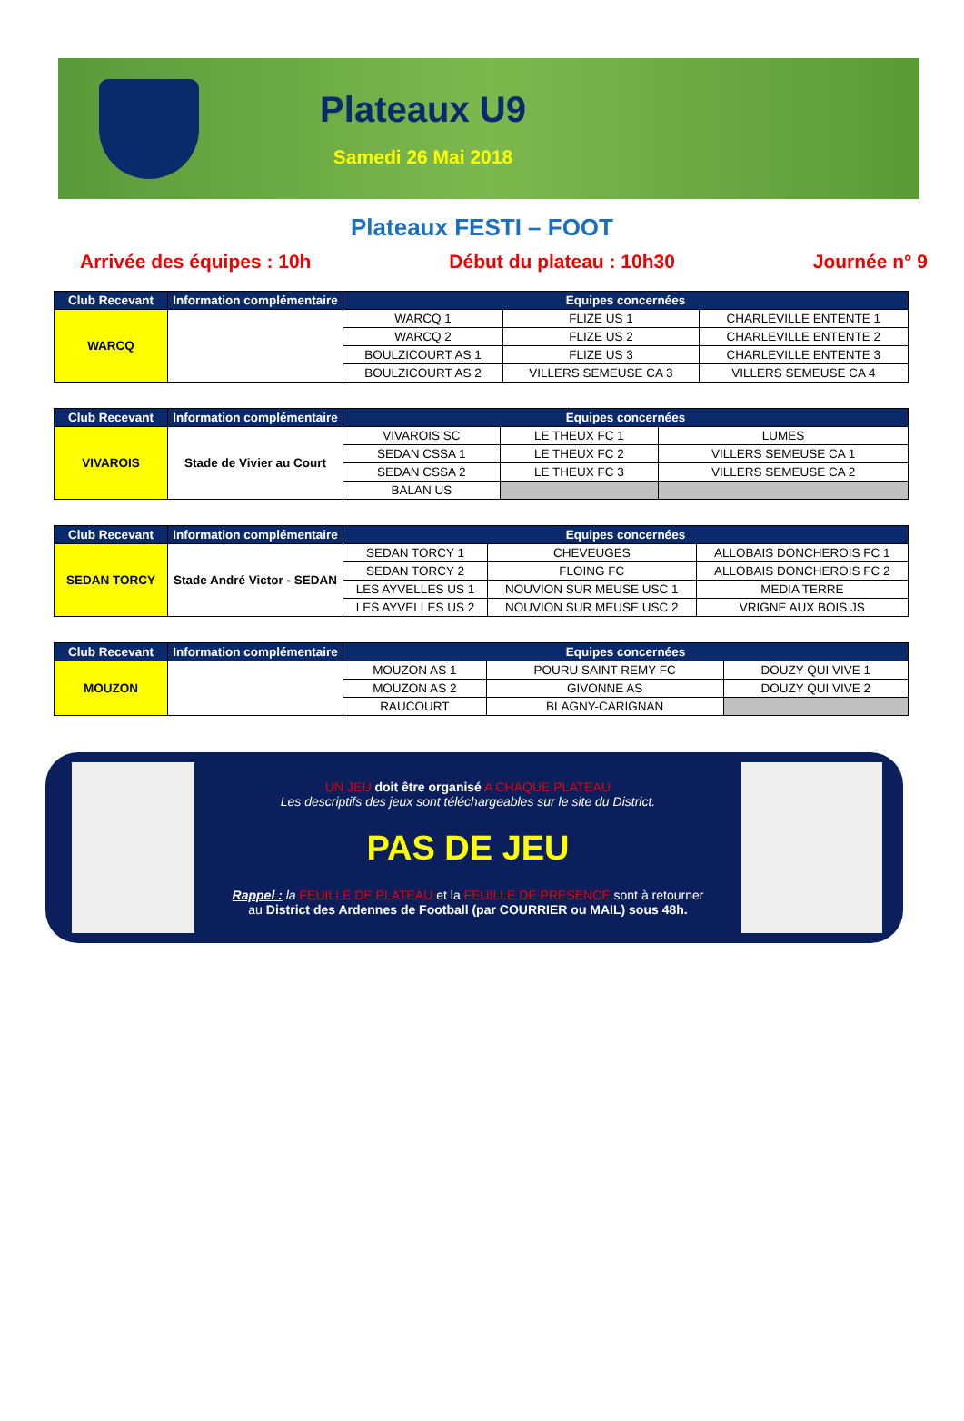Plateaux U9
Samedi 26 Mai 2018
Plateaux FESTI – FOOT
Arrivée des équipes : 10h Début du plateau : 10h30 Journée n° 9
| Club Recevant | Information complémentaire | Equipes concernées | | |
| --- | --- | --- | --- | --- |
| WARCQ | | WARCQ 1 | FLIZE US 1 | CHARLEVILLE ENTENTE 1 |
| | | WARCQ 2 | FLIZE US 2 | CHARLEVILLE ENTENTE 2 |
| | | BOULZICOURT AS 1 | FLIZE US 3 | CHARLEVILLE ENTENTE 3 |
| | | BOULZICOURT AS 2 | VILLERS SEMEUSE CA 3 | VILLERS SEMEUSE CA 4 |
| Club Recevant | Information complémentaire | Equipes concernées | | |
| --- | --- | --- | --- | --- |
| VIVAROIS | Stade de Vivier au Court | VIVAROIS SC | LE THEUX FC 1 | LUMES |
| | | SEDAN CSSA 1 | LE THEUX FC 2 | VILLERS SEMEUSE CA 1 |
| | | SEDAN CSSA 2 | LE THEUX FC 3 | VILLERS SEMEUSE CA 2 |
| | | BALAN US | | |
| Club Recevant | Information complémentaire | Equipes concernées | | |
| --- | --- | --- | --- | --- |
| SEDAN TORCY | Stade André Victor - SEDAN | SEDAN TORCY 1 | CHEVEUGES | ALLOBAIS DONCHEROIS FC 1 |
| | | SEDAN TORCY 2 | FLOING FC | ALLOBAIS DONCHEROIS FC 2 |
| | | LES AYVELLES US 1 | NOUVION SUR MEUSE USC 1 | MEDIA TERRE |
| | | LES AYVELLES US 2 | NOUVION SUR MEUSE USC 2 | VRIGNE AUX BOIS JS |
| Club Recevant | Information complémentaire | Equipes concernées | | |
| --- | --- | --- | --- | --- |
| MOUZON | | MOUZON AS 1 | POURU SAINT REMY FC | DOUZY QUI VIVE 1 |
| | | MOUZON AS 2 | GIVONNE AS | DOUZY QUI VIVE 2 |
| | | RAUCOURT | BLAGNY-CARIGNAN | |
UN JEU doit être organisé A CHAQUE PLATEAU
Les descriptifs des jeux sont téléchargeables sur le site du District.
PAS DE JEU
Rappel : la FEUILLE DE PLATEAU et la FEUILLE DE PRESENCE sont à retourner
au District des Ardennes de Football (par COURRIER ou MAIL) sous 48h.